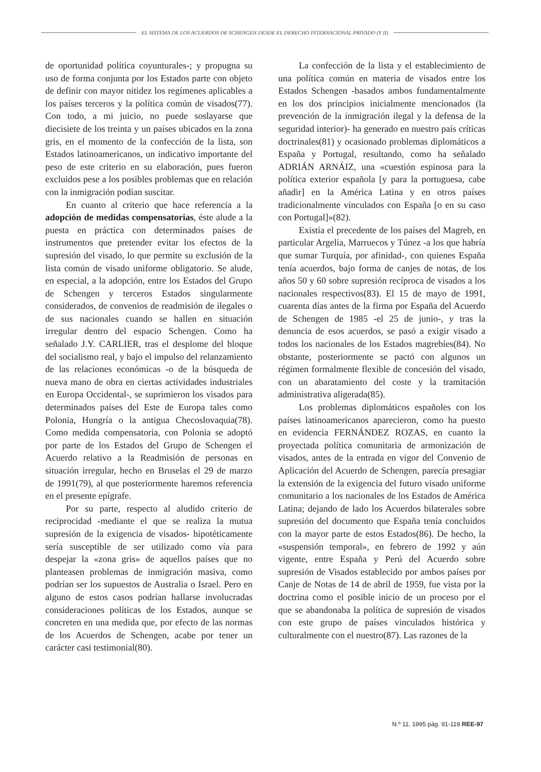EL SISTEMA DE LOS ACUERDOS DE SCHENGEN DESDE EL DERECHO INTERNACIONAL PRIVADO (Y II)
de oportunidad política coyunturales-; y propugna su uso de forma conjunta por los Estados parte con objeto de definir con mayor nitidez los regímenes aplicables a los países terceros y la política común de visados(77). Con todo, a mi juicio, no puede soslayarse que diecisiete de los treinta y un países ubicados en la zona gris, en el momento de la confección de la lista, son Estados latinoamericanos, un indicativo importante del peso de este criterio en su elaboración, pues fueron excluidos pese a los posibles problemas que en relación con la inmigración podían suscitar.
En cuanto al criterio que hace referencia a la adopción de medidas compensatorias, éste alude a la puesta en práctica con determinados países de instrumentos que pretender evitar los efectos de la supresión del visado, lo que permite su exclusión de la lista común de visado uniforme obligatorio. Se alude, en especial, a la adopción, entre los Estados del Grupo de Schengen y terceros Estados singularmente considerados, de convenios de readmisión de ilegales o de sus nacionales cuando se hallen en situación irregular dentro del espacio Schengen. Como ha señalado J.Y. CARLIER, tras el desplome del bloque del socialismo real, y bajo el impulso del relanzamiento de las relaciones económicas -o de la búsqueda de nueva mano de obra en ciertas actividades industriales en Europa Occidental-, se suprimieron los visados para determinados países del Este de Europa tales como Polonia, Hungría o la antigua Checoslovaquia(78). Como medida compensatoria, con Polonia se adoptó por parte de los Estados del Grupo de Schengen el Acuerdo relativo a la Readmisión de personas en situación irregular, hecho en Bruselas el 29 de marzo de 1991(79), al que posteriormente haremos referencia en el presente epígrafe.
Por su parte, respecto al aludido criterio de reciprocidad -mediante el que se realiza la mutua supresión de la exigencia de visados- hipotéticamente sería susceptible de ser utilizado como vía para despejar la «zona gris» de aquellos países que no planteasen problemas de inmigración masiva, como podrían ser los supuestos de Australia o Israel. Pero en alguno de estos casos podrían hallarse involucradas consideraciones políticas de los Estados, aunque se concreten en una medida que, por efecto de las normas de los Acuerdos de Schengen, acabe por tener un carácter casi testimonial(80).
La confección de la lista y el establecimiento de una política común en materia de visados entre los Estados Schengen -basados ambos fundamentalmente en los dos principios inicialmente mencionados (la prevención de la inmigración ilegal y la defensa de la seguridad interior)- ha generado en nuestro país críticas doctrinales(81) y ocasionado problemas diplomáticos a España y Portugal, resultando, como ha señalado ADRIÁN ARNÁIZ, una «cuestión espinosa para la política exterior española [y para la portuguesa, cabe añadir] en la América Latina y en otros países tradicionalmente vinculados con España [o en su caso con Portugal]»(82).
Existía el precedente de los países del Magreb, en particular Argelia, Marruecos y Túnez -a los que habría que sumar Turquía, por afinidad-, con quienes España tenía acuerdos, bajo forma de canjes de notas, de los años 50 y 60 sobre supresión recíproca de visados a los nacionales respectivos(83). El 15 de mayo de 1991, cuarenta días antes de la firma por España del Acuerdo de Schengen de 1985 -el 25 de junio-, y tras la denuncia de esos acuerdos, se pasó a exigir visado a todos los nacionales de los Estados magrebíes(84). No obstante, posteriormente se pactó con algunos un régimen formalmente flexible de concesión del visado, con un abaratamiento del coste y la tramitación administrativa aligerada(85).
Los problemas diplomáticos españoles con los países latinoamericanos aparecieron, como ha puesto en evidencia FERNÁNDEZ ROZAS, en cuanto la proyectada política comunitaria de armonización de visados, antes de la entrada en vigor del Convenio de Aplicación del Acuerdo de Schengen, parecía presagiar la extensión de la exigencia del futuro visado uniforme comunitario a los nacionales de los Estados de América Latina; dejando de lado los Acuerdos bilaterales sobre supresión del documento que España tenía concluidos con la mayor parte de estos Estados(86). De hecho, la «suspensión temporal», en febrero de 1992 y aún vigente, entre España y Perú del Acuerdo sobre supresión de Visados establecido por ambos países por Canje de Notas de 14 de abril de 1959, fue vista por la doctrina como el posible inicio de un proceso por el que se abandonaba la política de supresión de visados con este grupo de países vinculados histórica y culturalmente con el nuestro(87). Las razones de la
N.º 11, 1995 pág. 91-119 REE-97